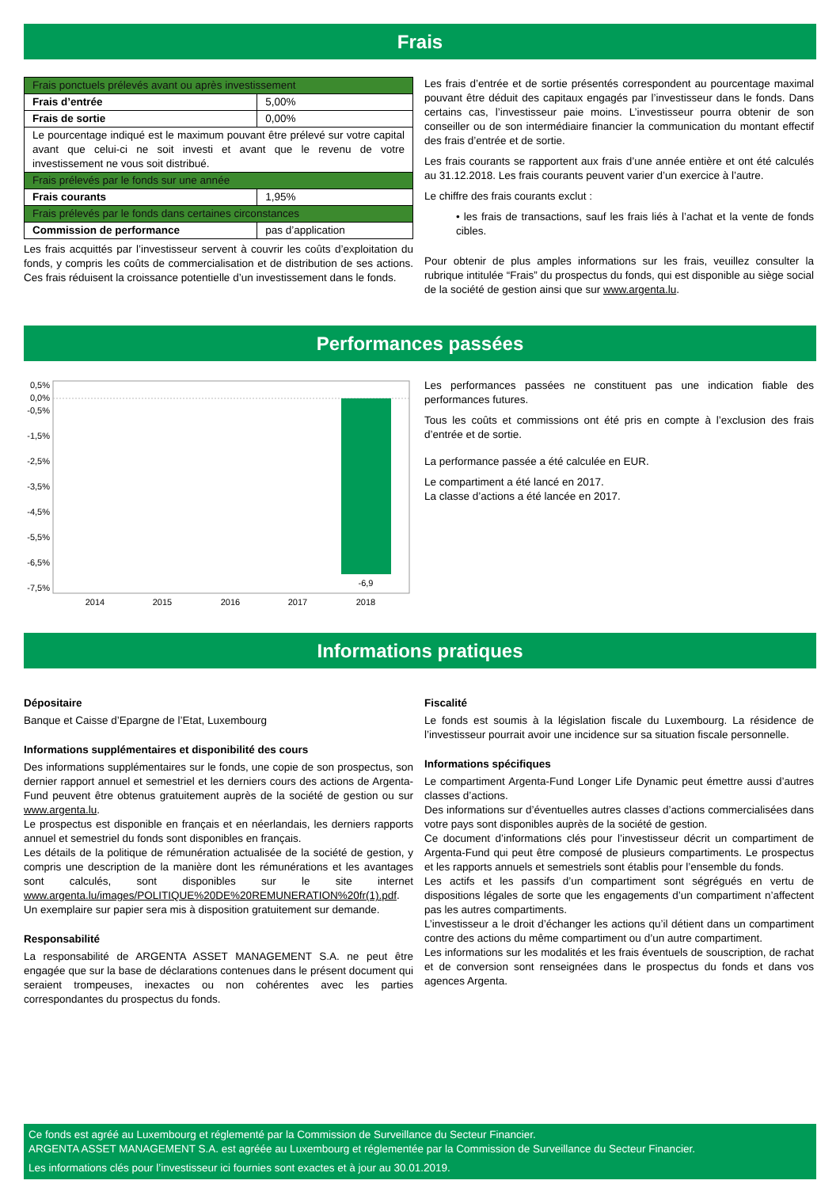Frais
| Frais ponctuels prélevés avant ou après investissement | |
| Frais d’entrée | 5,00% |
| Frais de sortie | 0,00% |
| Le pourcentage indiqué est le maximum pouvant être prélevé sur votre capital avant que celui-ci ne soit investi et avant que le revenu de votre investissement ne vous soit distribué. | |
| Frais prélevés par le fonds sur une année | |
| Frais courants | 1,95% |
| Frais prélevés par le fonds dans certaines circonstances | |
| Commission de performance | pas d’application |
Les frais acquittés par l’investisseur servent à couvrir les coûts d’exploitation du fonds, y compris les coûts de commercialisation et de distribution de ses actions. Ces frais réduisent la croissance potentielle d’un investissement dans le fonds.
Les frais d’entrée et de sortie présentés correspondent au pourcentage maximal pouvant être déduit des capitaux engagés par l’investisseur dans le fonds. Dans certains cas, l’investisseur paie moins. L’investisseur pourra obtenir de son conseiller ou de son intermédiaire financier la communication du montant effectif des frais d’entrée et de sortie.
Les frais courants se rapportent aux frais d’une année entière et ont été calculés au 31.12.2018. Les frais courants peuvent varier d’un exercice à l’autre.
Le chiffre des frais courants exclut :
• les frais de transactions, sauf les frais liés à l’achat et la vente de fonds cibles.
Pour obtenir de plus amples informations sur les frais, veuillez consulter la rubrique intitulée “Frais” du prospectus du fonds, qui est disponible au siège social de la société de gestion ainsi que sur www.argenta.lu.
Performances passées
0,5%
0,0%
-0,5%
-1,5%
-2,5%
-3,5%
-4,5%
-5,5%
-6,5%
-7,5%
-6,9
2014
2015
2016
2017
2018
Les performances passées ne constituent pas une indication fiable des performances futures.
Tous les coûts et commissions ont été pris en compte à l’exclusion des frais d’entrée et de sortie.
La performance passée a été calculée en EUR.
Le compartiment a été lancé en 2017.
La classe d’actions a été lancée en 2017.
Informations pratiques
Dépositaire
Banque et Caisse d’Epargne de l’Etat, Luxembourg
Informations supplémentaires et disponibilité des cours
Des informations supplémentaires sur le fonds, une copie de son prospectus, son dernier rapport annuel et semestriel et les derniers cours des actions de Argenta-Fund peuvent être obtenus gratuitement auprès de la société de gestion ou sur www.argenta.lu.
Le prospectus est disponible en français et en néerlandais, les derniers rapports annuel et semestriel du fonds sont disponibles en français.
Les détails de la politique de rémunération actualisée de la société de gestion, y compris une description de la manière dont les rémunérations et les avantages sont calculés, sont disponibles sur le site internet www.argenta.lu/images/POLITIQUE%20DE%20REMUNERATION%20fr(1).pdf. Un exemplaire sur papier sera mis à disposition gratuitement sur demande.
Responsabilité
La responsabilité de ARGENTA ASSET MANAGEMENT S.A. ne peut être engagée que sur la base de déclarations contenues dans le présent document qui seraient trompeuses, inexactes ou non cohérentes avec les parties correspondantes du prospectus du fonds.
Fiscalité
Le fonds est soumis à la législation fiscale du Luxembourg. La résidence de l’investisseur pourrait avoir une incidence sur sa situation fiscale personnelle.
Informations spécifiques
Le compartiment Argenta-Fund Longer Life Dynamic peut émettre aussi d’autres classes d’actions.
Des informations sur d’éventuelles autres classes d’actions commercialisées dans votre pays sont disponibles auprès de la société de gestion.
Ce document d’informations clés pour l’investisseur décrit un compartiment de Argenta-Fund qui peut être composé de plusieurs compartiments. Le prospectus et les rapports annuels et semestriels sont établis pour l’ensemble du fonds.
Les actifs et les passifs d’un compartiment sont ségrégués en vertu de dispositions légales de sorte que les engagements d’un compartiment n’affectent pas les autres compartiments.
L’investisseur a le droit d’échanger les actions qu’il détient dans un compartiment contre des actions du même compartiment ou d’un autre compartiment.
Les informations sur les modalités et les frais éventuels de souscription, de rachat et de conversion sont renseignées dans le prospectus du fonds et dans vos agences Argenta.
Ce fonds est agréé au Luxembourg et réglementé par la Commission de Surveillance du Secteur Financier.
ARGENTA ASSET MANAGEMENT S.A. est agréée au Luxembourg et réglementée par la Commission de Surveillance du Secteur Financier.
Les informations clés pour l’investisseur ici fournies sont exactes et à jour au 30.01.2019.